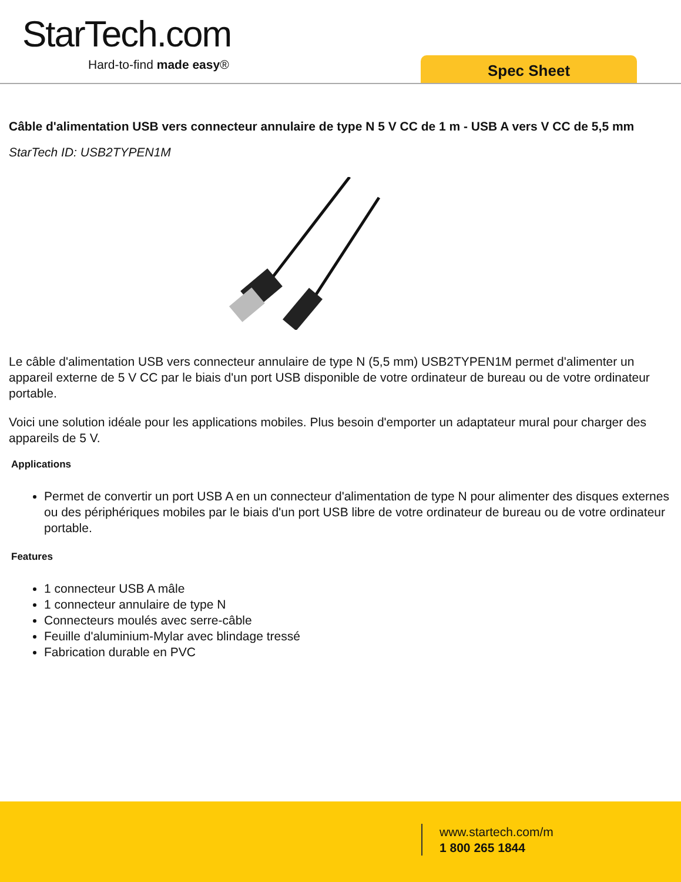StarTech.com
Hard-to-find made easy® Spec Sheet
Câble d'alimentation USB vers connecteur annulaire de type N 5 V CC de 1 m - USB A vers V CC de 5,5 mm
StarTech ID: USB2TYPEN1M
Le câble d'alimentation USB vers connecteur annulaire de type N (5,5 mm) USB2TYPEN1M permet d'alimenter un appareil externe de 5 V CC par le biais d'un port USB disponible de votre ordinateur de bureau ou de votre ordinateur portable.
Voici une solution idéale pour les applications mobiles. Plus besoin d'emporter un adaptateur mural pour charger des appareils de 5 V.
Applications
Permet de convertir un port USB A en un connecteur d'alimentation de type N pour alimenter des disques externes ou des périphériques mobiles par le biais d'un port USB libre de votre ordinateur de bureau ou de votre ordinateur portable.
Features
1 connecteur USB A mâle
1 connecteur annulaire de type N
Connecteurs moulés avec serre-câble
Feuille d'aluminium-Mylar avec blindage tressé
Fabrication durable en PVC
www.startech.com/m
1 800 265 1844